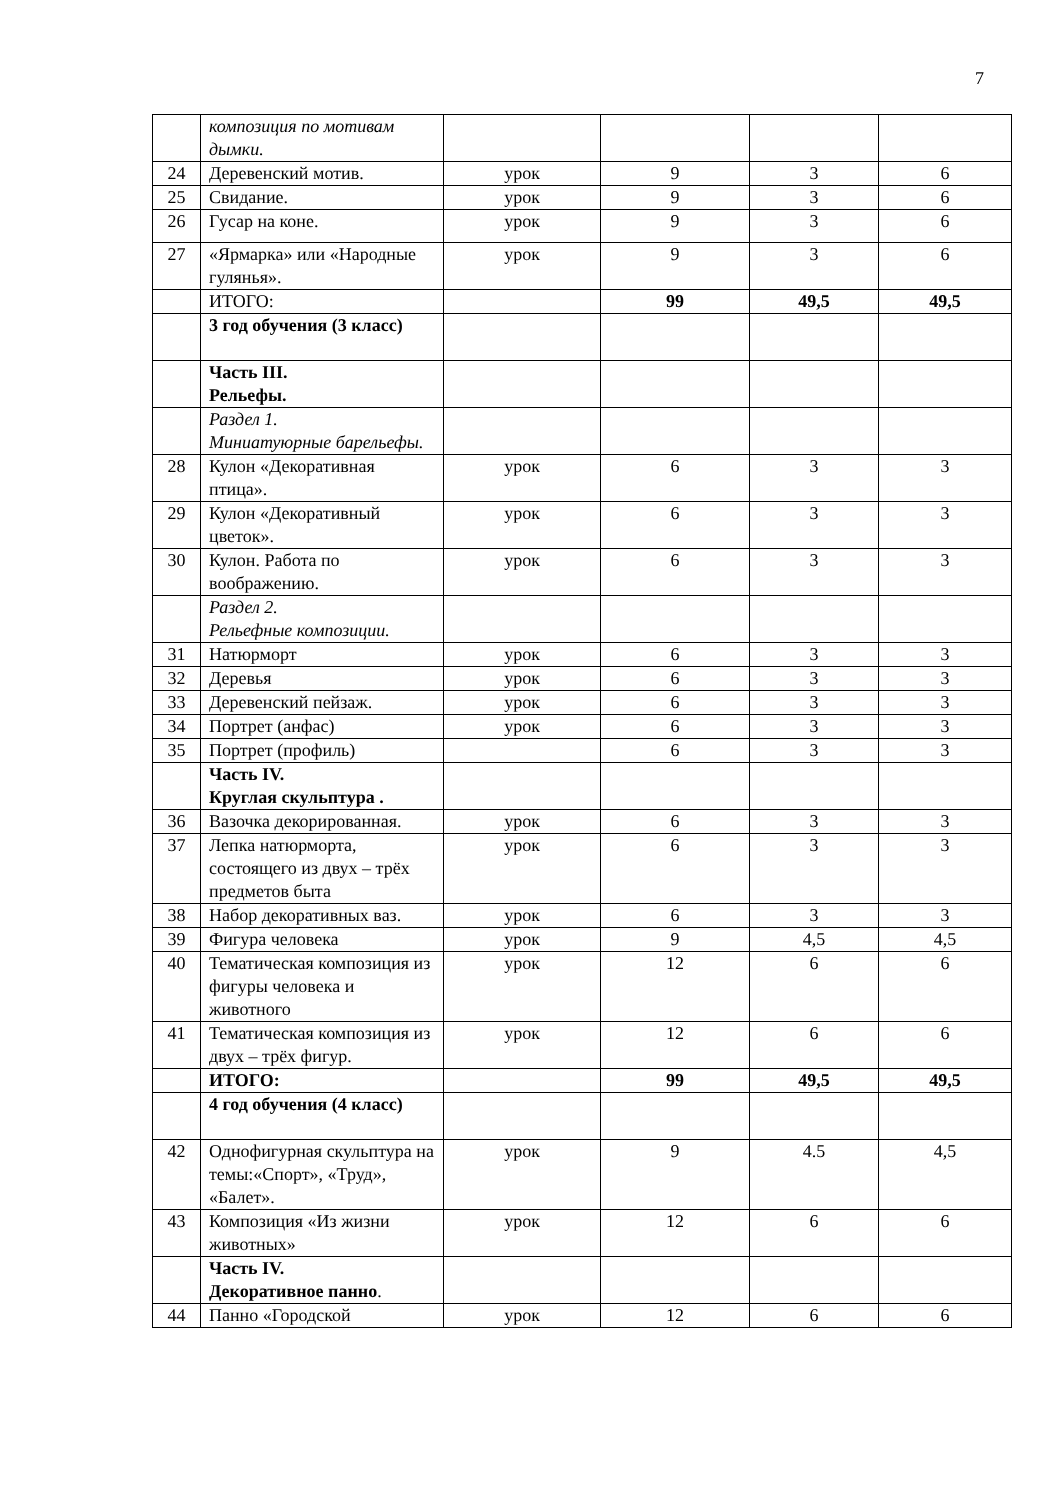7
| | композиция по мотивам дымки. | | | | |
| 24 | Деревенский мотив. | урок | 9 | 3 | 6 |
| 25 | Свидание. | урок | 9 | 3 | 6 |
| 26 | Гусар на коне. | урок | 9 | 3 | 6 |
| 27 | «Ярмарка» или «Народные гулянья». | урок | 9 | 3 | 6 |
| | ИТОГО: | | 99 | 49,5 | 49,5 |
| | 3 год обучения (3 класс) | | | | |
| | Часть III. Рельефы. | | | | |
| | Раздел 1. Миниатуюрные барельефы. | | | | |
| 28 | Кулон «Декоративная птица». | урок | 6 | 3 | 3 |
| 29 | Кулон «Декоративный цветок». | урок | 6 | 3 | 3 |
| 30 | Кулон. Работа по воображению. | урок | 6 | 3 | 3 |
| | Раздел 2. Рельефные композиции. | | | | |
| 31 | Натюрморт | урок | 6 | 3 | 3 |
| 32 | Деревья | урок | 6 | 3 | 3 |
| 33 | Деревенский пейзаж. | урок | 6 | 3 | 3 |
| 34 | Портрет (анфас) | урок | 6 | 3 | 3 |
| 35 | Портрет (профиль) | | 6 | 3 | 3 |
| | Часть IV. Круглая скульптура . | | | | |
| 36 | Вазочка декорированная. | урок | 6 | 3 | 3 |
| 37 | Лепка натюрморта, состоящего из двух – трёх предметов быта | урок | 6 | 3 | 3 |
| 38 | Набор декоративных ваз. | урок | 6 | 3 | 3 |
| 39 | Фигура человека | урок | 9 | 4,5 | 4,5 |
| 40 | Тематическая композиция из фигуры человека и животного | урок | 12 | 6 | 6 |
| 41 | Тематическая композиция из двух – трёх фигур. | урок | 12 | 6 | 6 |
| | ИТОГО: | | 99 | 49,5 | 49,5 |
| | 4 год обучения (4 класс) | | | | |
| 42 | Однофигурная скульптура на темы:«Спорт», «Труд», «Балет». | урок | 9 | 4.5 | 4,5 |
| 43 | Композиция «Из жизни животных» | урок | 12 | 6 | 6 |
| | Часть IV. Декоративное панно . | | | | |
| 44 | Панно «Городской | урок | 12 | 6 | 6 |